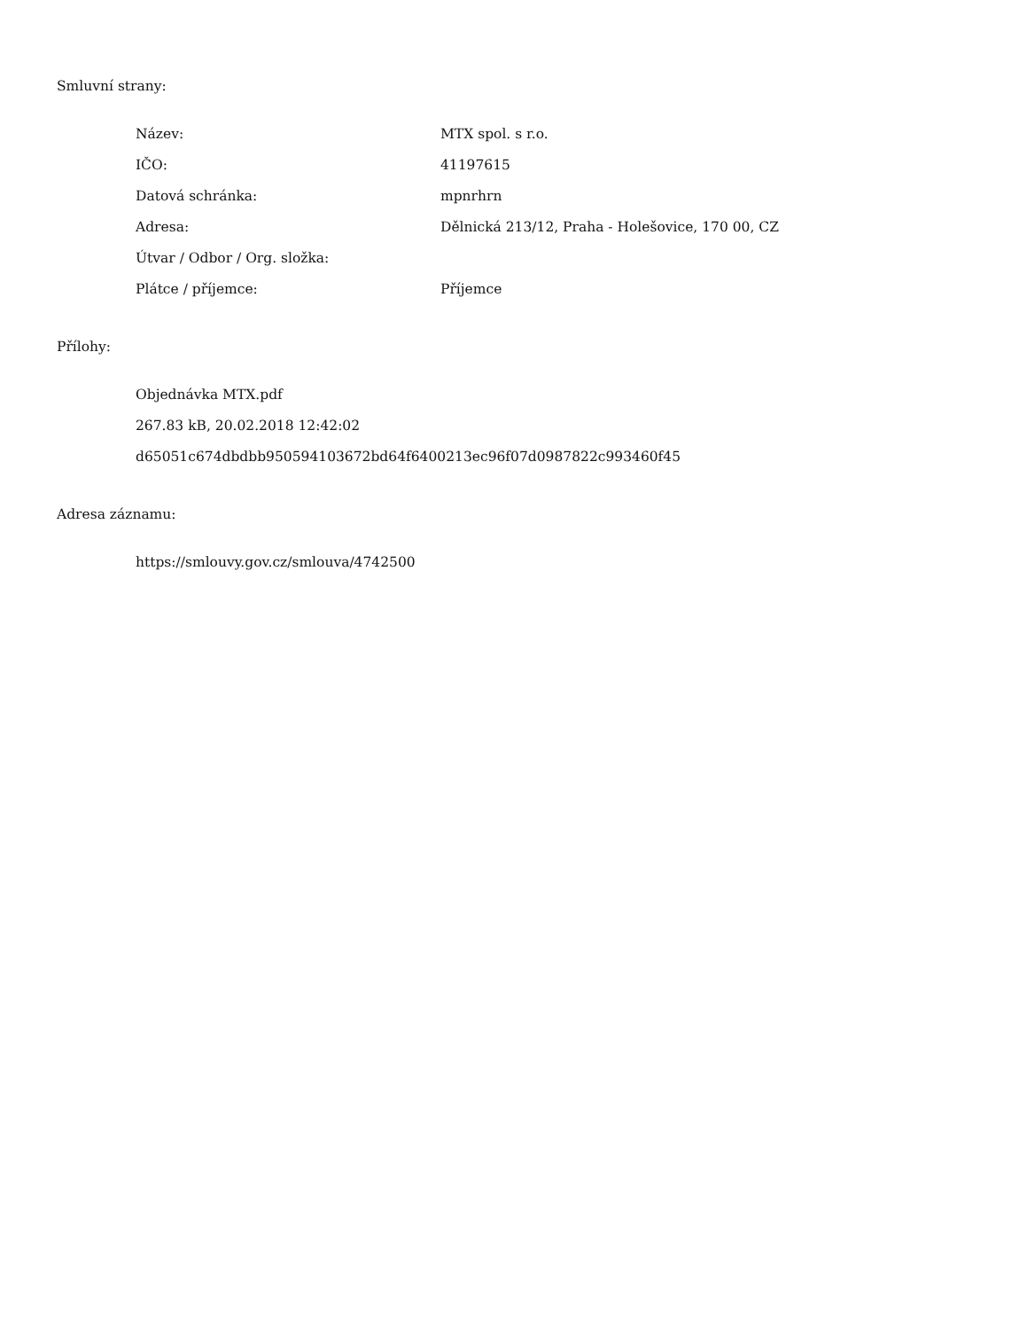Smluvní strany:
| Název: | MTX spol. s r.o. |
| IČO: | 41197615 |
| Datová schránka: | mpnrhrn |
| Adresa: | Dělnická 213/12, Praha - Holešovice, 170 00, CZ |
| Útvar / Odbor / Org. složka: | |
| Plátce / příjemce: | Příjemce |
Přílohy:
Objednávka MTX.pdf
267.83 kB, 20.02.2018 12:42:02
d65051c674dbdbb950594103672bd64f6400213ec96f07d0987822c993460f45
Adresa záznamu:
https://smlouvy.gov.cz/smlouva/4742500